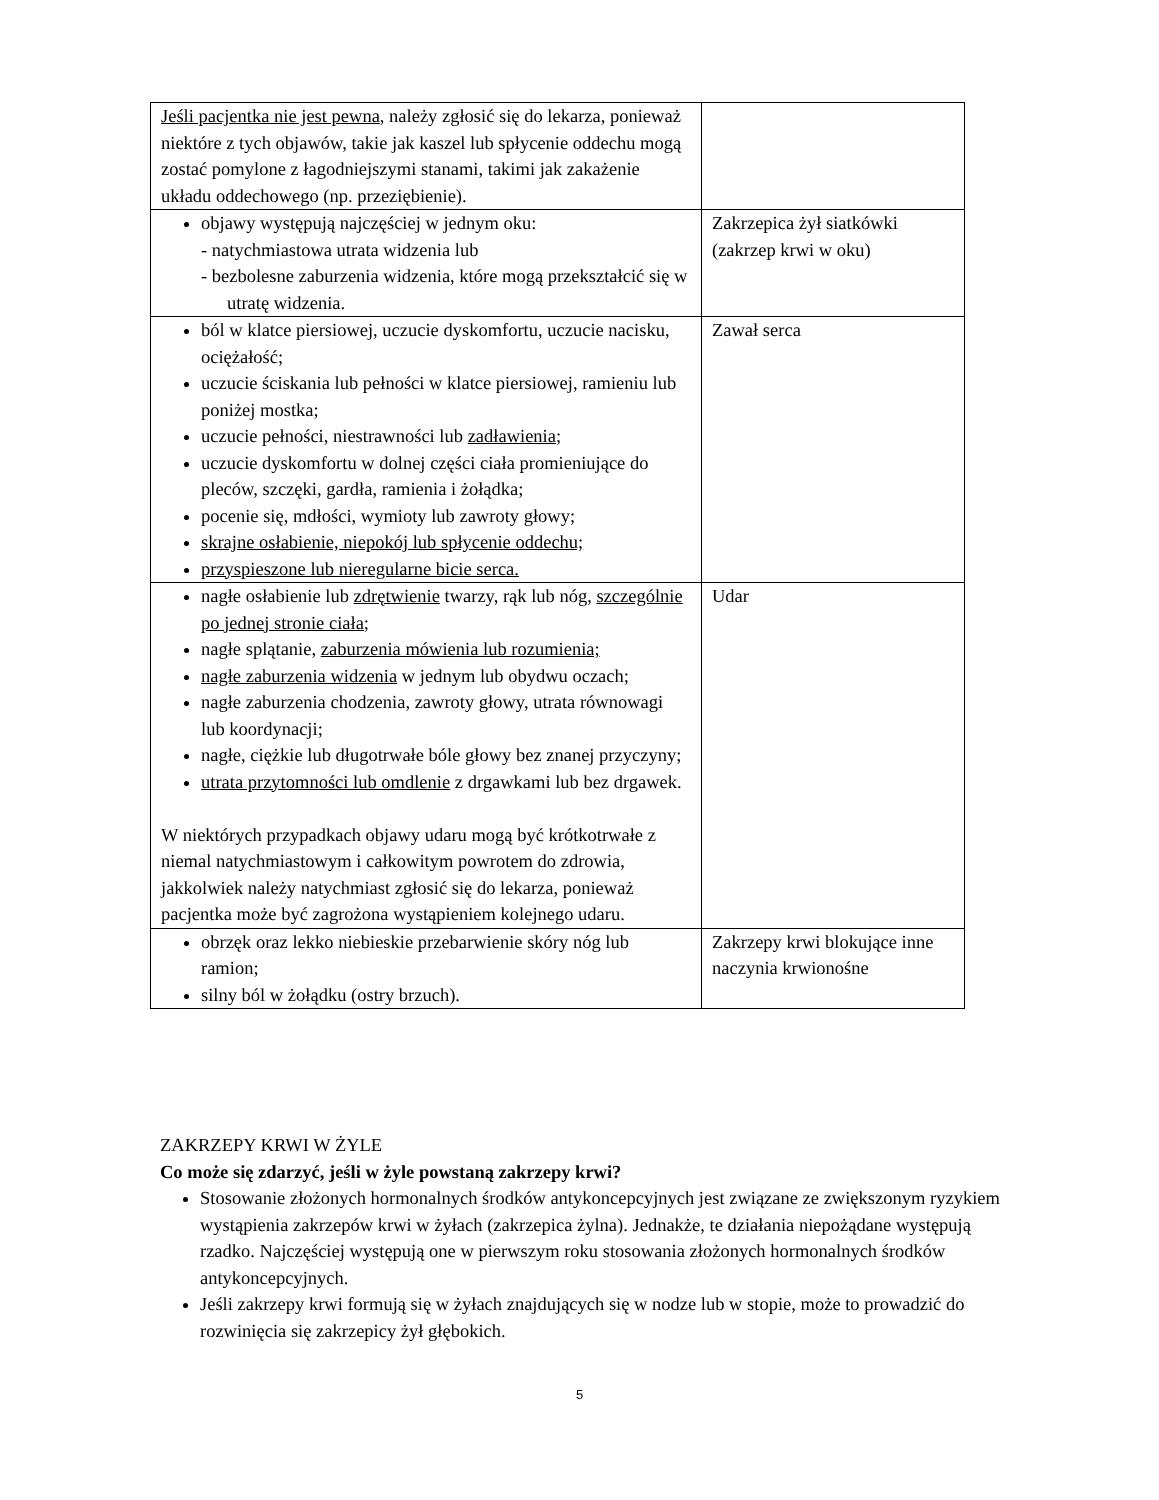| Jeśli pacjentka nie jest pewna , należy zgłosić się do lekarza, ponieważ niektóre z tych objawów, takie jak kaszel lub spłycenie oddechu mogą zostać pomylone z łagodniejszymi stanami, takimi jak zakażenie układu oddechowego (np. przeziębienie). | |
| objawy występują najczęściej w jednym oku: - natychmiastowa utrata widzenia lub - bezbolesne zaburzenia widzenia, które mogą przekształcić się w utratę widzenia. | Zakrzepica żył siatkówki (zakrzep krwi w oku) |
| ból w klatce piersiowej, uczucie dyskomfortu, uczucie nacisku, ociężałość; uczucie ściskania lub pełności w klatce piersiowej, ramieniu lub poniżej mostka; uczucie pełności, niestrawności lub zadławienia ; uczucie dyskomfortu w dolnej części ciała promieniujące do pleców, szczęki, gardła, ramienia i żołądka; pocenie się, mdłości, wymioty lub zawroty głowy; skrajne osłabienie, niepokój lub spłycenie oddechu; przyspieszone lub nieregularne bicie serca. | Zawał serca |
| nagłe osłabienie lub zdrętwienie twarzy, rąk lub nóg, szczególnie po jednej stronie ciała; nagłe splątanie, zaburzenia mówienia lub rozumienia; nagłe zaburzenia widzenia w jednym lub obydwu oczach; nagłe zaburzenia chodzenia, zawroty głowy, utrata równowagi lub koordynacji; nagłe, ciężkie lub długotrwałe bóle głowy bez znanej przyczyny; utrata przytomności lub omdlenie z drgawkami lub bez drgawek. W niektórych przypadkach objawy udaru mogą być krótkotrwałe z niemal natychmiastowym i całkowitym powrotem do zdrowia, jakkolwiek należy natychmiast zgłosić się do lekarza, ponieważ pacjentka może być zagrożona wystąpieniem kolejnego udaru. | Udar |
| obrzęk oraz lekko niebieskie przebarwienie skóry nóg lub ramion; silny ból w żołądku (ostry brzuch). | Zakrzepy krwi blokujące inne naczynia krwionośne |
ZAKRZEPY KRWI W ŻYLE
Co może się zdarzyć, jeśli w żyle powstaną zakrzepy krwi?
Stosowanie złożonych hormonalnych środków antykoncepcyjnych jest związane ze zwiększonym ryzykiem wystąpienia zakrzepów krwi w żyłach (zakrzepica żylna). Jednakże, te działania niepożądane występują rzadko. Najczęściej występują one w pierwszym roku stosowania złożonych hormonalnych środków antykoncepcyjnych.
Jeśli zakrzepy krwi formują się w żyłach znajdujących się w nodze lub w stopie, może to prowadzić do rozwinięcia się zakrzepicy żył głębokich.
5